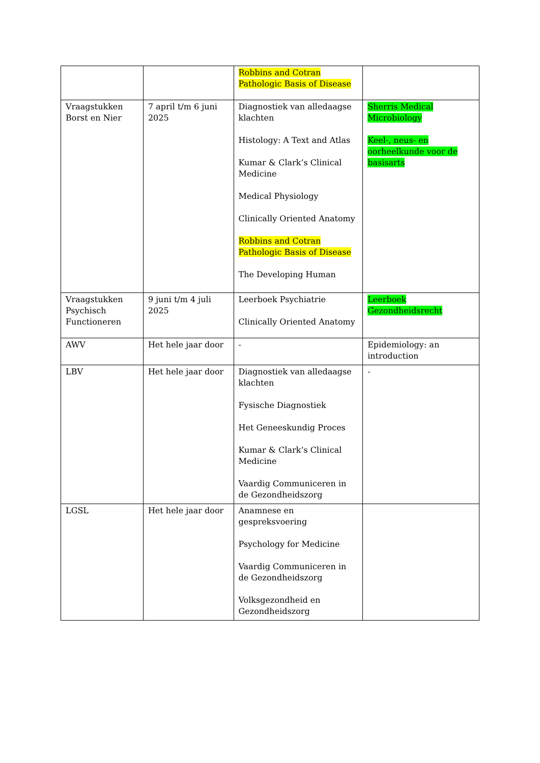| | | Robbins and Cotran Pathologic Basis of Disease | |
| Vraagstukken Borst en Nier | 7 april t/m 6 juni 2025 | Diagnostiek van alledaagse klachten Histology: A Text and Atlas Kumar & Clark’s Clinical Medicine Medical Physiology Clinically Oriented Anatomy Robbins and Cotran Pathologic Basis of Disease The Developing Human | Sherris Medical Microbiology Keel-, neus- en oorheelkunde voor de basisarts |
| Vraagstukken Psychisch Functioneren | 9 juni t/m 4 juli 2025 | Leerboek Psychiatrie Clinically Oriented Anatomy | Leerboek Gezondheidsrecht |
| AWV | Het hele jaar door | - | Epidemiology: an introduction |
| LBV | Het hele jaar door | Diagnostiek van alledaagse klachten Fysische Diagnostiek Het Geneeskundig Proces Kumar & Clark’s Clinical Medicine Vaardig Communiceren in de Gezondheidszorg | - |
| LGSL | Het hele jaar door | Anamnese en gespreksvoering Psychology for Medicine Vaardig Communiceren in de Gezondheidszorg Volksgezondheid en Gezondheidszorg | |